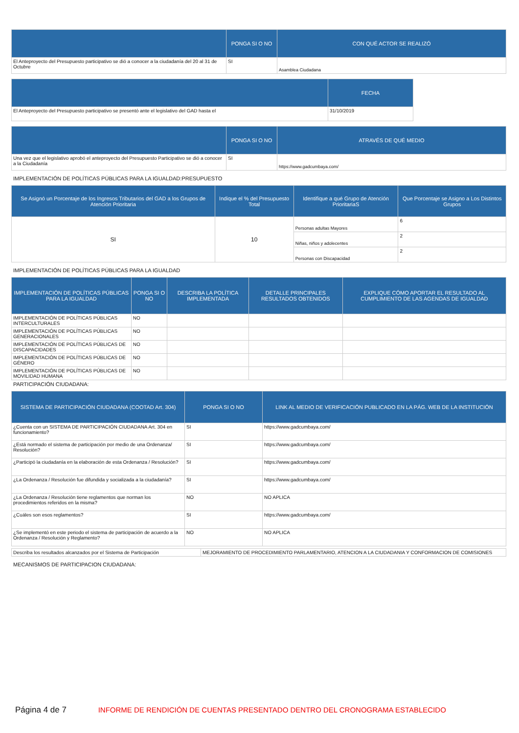| | PONGA SI O NO | CON QUÉ ACTOR SE REALIZÓ |
| --- | --- | --- |
| El Anteproyecto del Presupuesto participativo se dió a conocer a la ciudadanía del 20 al 31 de Octubre | SI | Asamblea Ciudadana |
| | FECHA |
| --- | --- |
| El Anteproyecto del Presupuesto participativo se presentó ante el legislativo del GAD hasta el | 31/10/2019 |
| | PONGA SI O NO | ATRAVÉS DE QUÉ MEDIO |
| --- | --- | --- |
| Una vez que el legislativo aprobó el anteproyecto del Presupuesto Participativo se dió a conocer a la Ciudadanía | SI | https://www.gadcumbaya.com/ |
IMPLEMENTACIÓN DE POLÍTICAS PÚBLICAS PARA LA IGUALDAD:PRESUPUESTO
| Se Asignó un Porcentaje de los Ingresos Tributarios del GAD a los Grupos de Atención Prioritaria | Indique el % del Presupuesto Total | Identifique a qué Grupo de Atención PrioritariaS | Que Porcentaje se Asigno a Los Distintos Grupos |
| --- | --- | --- | --- |
| SI | 10 | Personas adultas Mayores | 6 |
| | | Niñas, niños y adolecentes | 2 |
| | | Personas con Discapacidad | 2 |
IMPLEMENTACIÓN DE POLÍTICAS PÚBLICAS PARA LA IGUALDAD
| IMPLEMENTACIÓN DE POLÍTICAS PÚBLICAS PARA LA IGUALDAD | PONGA SI O NO | DESCRIBA LA POLÍTICA IMPLEMENTADA | DETALLE PRINCIPALES RESULTADOS OBTENIDOS | EXPLIQUE CÓMO APORTAR EL RESULTADO AL CUMPLIMIENTO DE LAS AGENDAS DE IGUALDAD |
| --- | --- | --- | --- | --- |
| IMPLEMENTACIÓN DE POLÍTICAS PÚBLICAS INTERCULTURALES | NO | | | |
| IMPLEMENTACIÓN DE POLÍTICAS PÚBLICAS GENERACIONALES | NO | | | |
| IMPLEMENTACIÓN DE POLÍTICAS PÚBLICAS DE DISCAPACIDADES | NO | | | |
| IMPLEMENTACIÓN DE POLÍTICAS PÚBLICAS DE GÉNERO | NO | | | |
| IMPLEMENTACIÓN DE POLÍTICAS PÚBLICAS DE MOVILIDAD HUMANA | NO | | | |
PARTICIPACIÓN CIUDADANA:
| SISTEMA DE PARTICIPACIÓN CIUDADANA (COOTAD Art. 304) | PONGA SI O NO | LINK AL MEDIO DE VERIFICACIÓN PUBLICADO EN LA PÁG. WEB DE LA INSTITUCIÓN |
| --- | --- | --- |
| ¿Cuenta con un SISTEMA DE PARTICIPACIÓN CIUDADANA Art. 304 en funcionamiento? | SI | https://www.gadcumbaya.com/ |
| ¿Está normado el sistema de participación por medio de una Ordenanza/ Resolución? | SI | https://www.gadcumbaya.com/ |
| ¿Participó la ciudadanía en la elaboración de esta Ordenanza / Resolución? | SI | https://www.gadcumbaya.com/ |
| ¿La Ordenanza / Resolución fue difundida y socializada a la ciudadanía? | SI | https://www.gadcumbaya.com/ |
| ¿La Ordenanza / Resolución tiene reglamentos que norman los procedimientos referidos en la misma? | NO | NO APLICA |
| ¿Cuáles son esos reglamentos? | SI | https://www.gadcumbaya.com/ |
| ¿Se implementó en este periodo el sistema de participación de acuerdo a la Ordenanza / Resolución y Reglamento? | NO | NO APLICA |
| Describa los resultados alcanzados por el Sistema de Participación | MEJORAMIENTO DE PROCEDIMIENTO PARLAMENTARIO, ATENCION A LA CIUDADANIA Y CONFORMACION DE COMISIONES |
MECANISMOS DE PARTICIPACION CIUDADANA:
Página 4 de 7 INFORME DE RENDICIÓN DE CUENTAS PRESENTADO DENTRO DEL CRONOGRAMA ESTABLECIDO